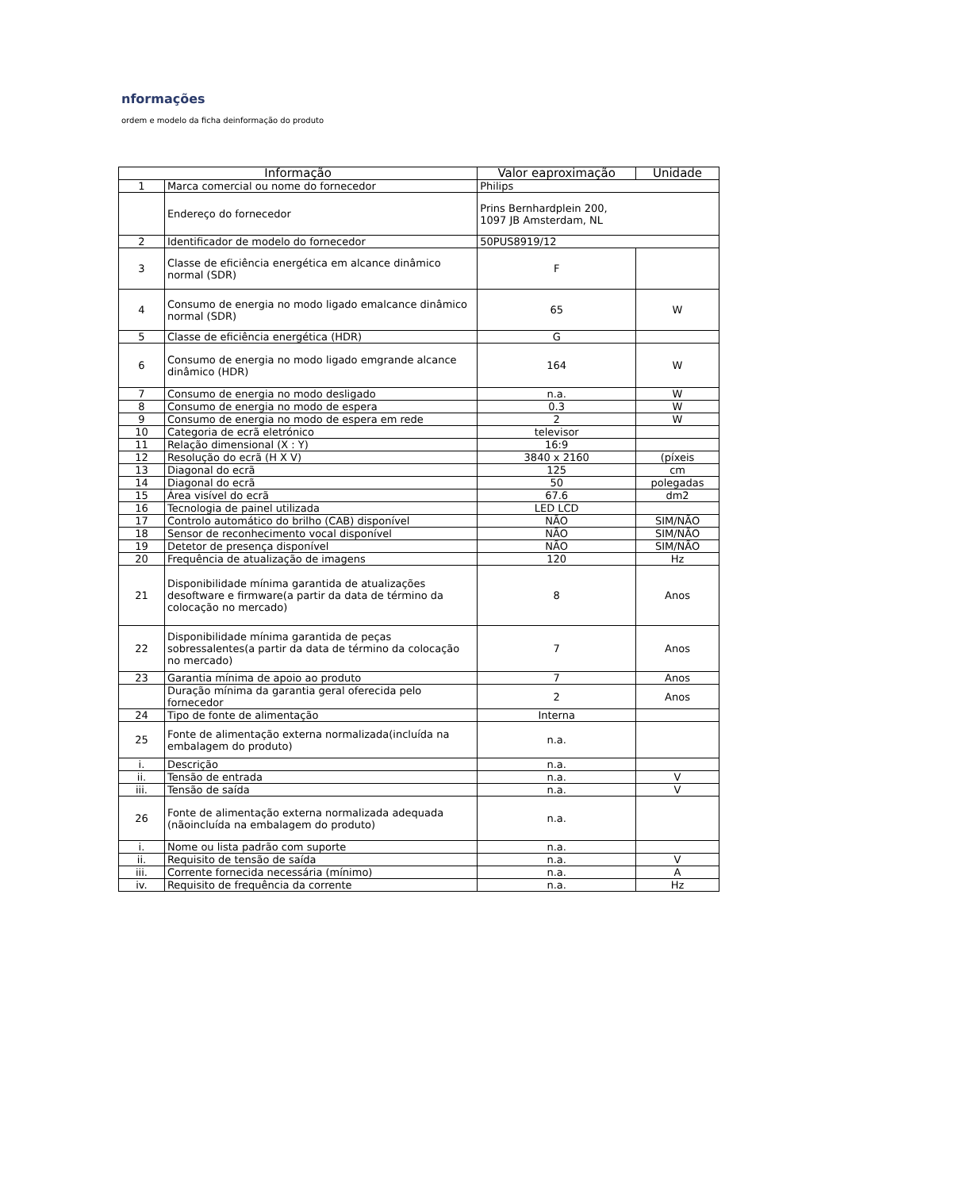nformações
ordem e modelo da ficha deinformação do produto
| Informação | | Valor eaproximação | Unidade |
| --- | --- | --- | --- |
| 1 | Marca comercial ou nome do fornecedor | Philips | |
| | Endereço do fornecedor | Prins Bernhardplein 200, 1097 JB Amsterdam, NL | |
| 2 | Identificador de modelo do fornecedor | 50PUS8919/12 | |
| 3 | Classe de eficiência energética em alcance dinâmico normal (SDR) | F | |
| 4 | Consumo de energia no modo ligado emalcance dinâmico normal (SDR) | 65 | W |
| 5 | Classe de eficiência energética (HDR) | G | |
| 6 | Consumo de energia no modo ligado emgrande alcance dinâmico (HDR) | 164 | W |
| 7 | Consumo de energia no modo desligado | n.a. | W |
| 8 | Consumo de energia no modo de espera | 0.3 | W |
| 9 | Consumo de energia no modo de espera em rede | 2 | W |
| 10 | Categoria de ecrã eletrónico | televisor | |
| 11 | Relação dimensional (X : Y) | 16:9 | |
| 12 | Resolução do ecrã (H X V) | 3840 x 2160 | (píxeis |
| 13 | Diagonal do ecrã | 125 | cm |
| 14 | Diagonal do ecrã | 50 | polegadas |
| 15 | Área visível do ecrã | 67.6 | dm2 |
| 16 | Tecnologia de painel utilizada | LED LCD | |
| 17 | Controlo automático do brilho (CAB) disponível | NÃO | SIM/NÃO |
| 18 | Sensor de reconhecimento vocal disponível | NÃO | SIM/NÃO |
| 19 | Detetor de presença disponível | NÃO | SIM/NÃO |
| 20 | Frequência de atualização de imagens | 120 | Hz |
| 21 | Disponibilidade mínima garantida de atualizações desoftware e firmware(a partir da data de término da colocação no mercado) | 8 | Anos |
| 22 | Disponibilidade mínima garantida de peças sobressalentes(a partir da data de término da colocação no mercado) | 7 | Anos |
| 23 | Garantia mínima de apoio ao produto | 7 | Anos |
| | Duração mínima da garantia geral oferecida pelo fornecedor | 2 | Anos |
| 24 | Tipo de fonte de alimentação | Interna | |
| 25 | Fonte de alimentação externa normalizada(incluída na embalagem do produto) | n.a. | |
| i. | Descrição | n.a. | |
| ii. | Tensão de entrada | n.a. | V |
| iii. | Tensão de saída | n.a. | V |
| 26 | Fonte de alimentação externa normalizada adequada (nãoincluída na embalagem do produto) | n.a. | |
| i. | Nome ou lista padrão com suporte | n.a. | |
| ii. | Requisito de tensão de saída | n.a. | V |
| iii. | Corrente fornecida necessária (mínimo) | n.a. | A |
| iv. | Requisito de frequência da corrente | n.a. | Hz |